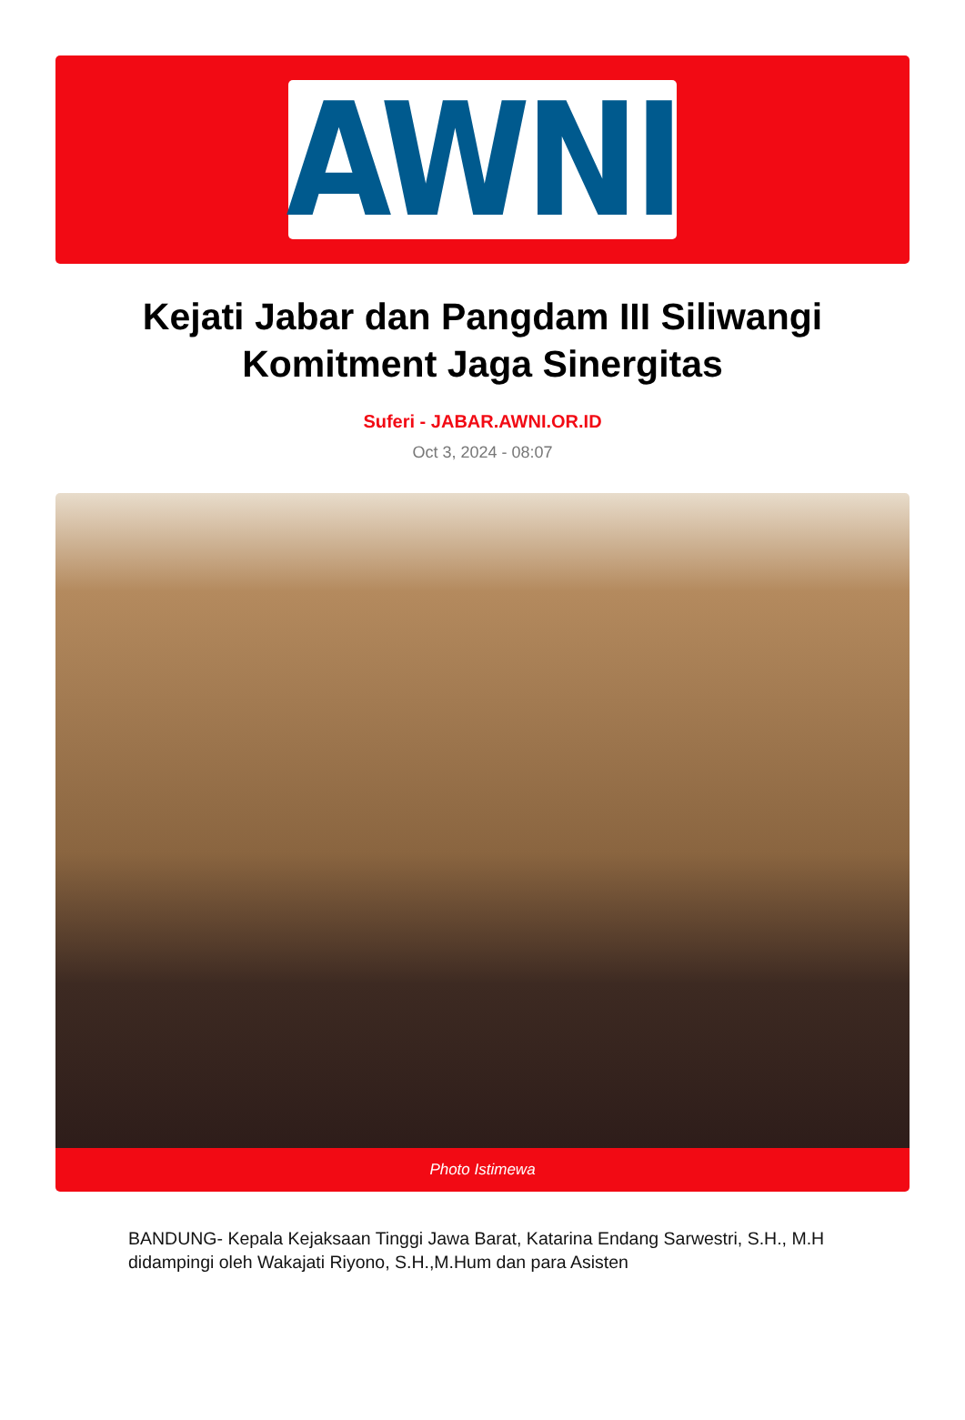AWNI
Kejati Jabar dan Pangdam III Siliwangi Komitment Jaga Sinergitas
Suferi - JABAR.AWNI.OR.ID
Oct 3, 2024 - 08:07
Photo Istimewa
BANDUNG- Kepala Kejaksaan Tinggi Jawa Barat, Katarina Endang Sarwestri, S.H., M.H didampingi oleh Wakajati Riyono, S.H.,M.Hum dan para Asisten